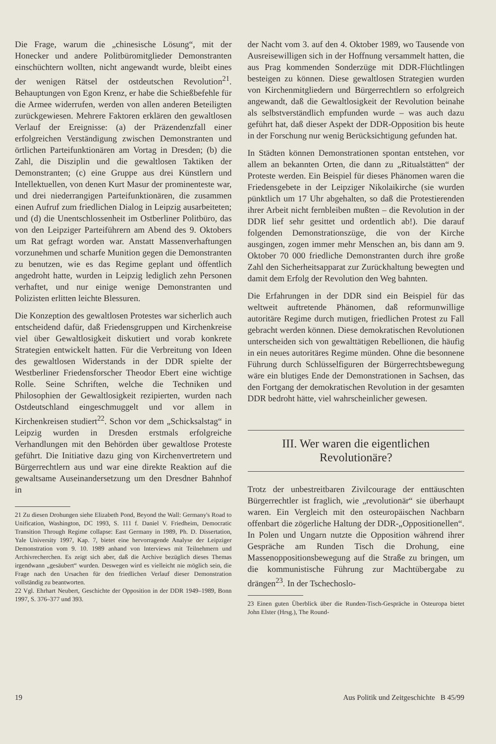Die Frage, warum die „chinesische Lösung“, mit der Honecker und andere Politbüromitglieder Demonstranten einschüchtern wollten, nicht angewandt wurde, bleibt eines der wenigen Rätsel der ostdeutschen Revolution<sup>21</sup>. Behauptungen von Egon Krenz, er habe die Schießbefehle für die Armee widerrufen, werden von allen anderen Beteiligten zurückgewiesen. Mehrere Faktoren erklären den gewaltlosen Verlauf der Ereignisse: (a) der Präzendenzfall einer erfolgreichen Verständigung zwischen Demonstranten und örtlichen Parteifunktionären am Vortag in Dresden; (b) die Zahl, die Disziplin und die gewaltlosen Taktiken der Demonstranten; (c) eine Gruppe aus drei Künstlern und Intellektuellen, von denen Kurt Masur der prominenteste war, und drei niederrangigen Parteifunktionären, die zusammen einen Aufruf zum friedlichen Dialog in Leipzig ausarbeiteten; und (d) die Unentschlossenheit im Ostberliner Politbüro, das von den Leipziger Parteiführern am Abend des 9. Oktobers um Rat gefragt worden war. Anstatt Massenverhaftungen vorzunehmen und scharfe Munition gegen die Demonstranten zu benutzen, wie es das Regime geplant und öffentlich angedroht hatte, wurden in Leipzig lediglich zehn Personen verhaftet, und nur einige wenige Demonstranten und Polizisten erlitten leichte Blessuren.
Die Konzeption des gewaltlosen Protestes war sicherlich auch entscheidend dafür, daß Friedensgruppen und Kirchenkreise viel über Gewaltlosigkeit diskutiert und vorab konkrete Strategien entwickelt hatten. Für die Verbreitung von Ideen des gewaltlosen Widerstands in der DDR spielte der Westberliner Friedensforscher Theodor Ebert eine wichtige Rolle. Seine Schriften, welche die Techniken und Philosophien der Gewaltlosigkeit rezipierten, wurden nach Ostdeutschland eingeschmuggelt und vor allem in Kirchenkreisen studiert<sup>22</sup>. Schon vor dem „Schicksalstag“ in Leipzig wurden in Dresden erstmals erfolgreiche Verhandlungen mit den Behörden über gewaltlose Proteste geführt. Die Initiative dazu ging von Kirchenvertretern und Bürgerrechtlern aus und war eine direkte Reaktion auf die gewaltsame Auseinandersetzung um den Dresdner Bahnhof in
21 Zu diesen Drohungen siehe Elizabeth Pond, Beyond the Wall: Germany's Road to Unification, Washington, DC 1993, S. 111 f. Daniel V. Friedheim, Democratic Transition Through Regime collapse: East Germany in 1989, Ph. D. Dissertation, Yale University 1997, Kap. 7, bietet eine hervorragende Analyse der Leipziger Demonstration vom 9. 10. 1989 anhand von Interviews mit Teilnehmern und Archivrecherchen. Es zeigt sich aber, daß die Archive bezüglich dieses Themas irgendwann „gesäubert“ wurden. Deswegen wird es vielleicht nie möglich sein, die Frage nach den Ursachen für den friedlichen Verlauf dieser Demonstration vollständig zu beantworten.
22 Vgl. Ehrhart Neubert, Geschichte der Opposition in der DDR 1949–1989, Bonn 1997, S. 376–377 und 393.
der Nacht vom 3. auf den 4. Oktober 1989, wo Tausende von Ausreisewilligen sich in der Hoffnung versammelt hatten, die aus Prag kommenden Sonderzüge mit DDR-Flüchtlingen besteigen zu können. Diese gewaltlosen Strategien wurden von Kirchenmitgliedern und Bürgerrechtlern so erfolgreich angewandt, daß die Gewaltlosigkeit der Revolution beinahe als selbstverständlich empfunden wurde – was auch dazu geführt hat, daß dieser Aspekt der DDR-Opposition bis heute in der Forschung nur wenig Berücksichtigung gefunden hat.
In Städten können Demonstrationen spontan entstehen, vor allem an bekannten Orten, die dann zu „Ritualstätten“ der Proteste werden. Ein Beispiel für dieses Phänomen waren die Friedensgebete in der Leipziger Nikolaikirche (sie wurden pünktlich um 17 Uhr abgehalten, so daß die Protestierenden ihrer Arbeit nicht fernbleiben mußten – die Revolution in der DDR lief sehr gesittet und ordentlich ab!). Die darauf folgenden Demonstrationszüge, die von der Kirche ausgingen, zogen immer mehr Menschen an, bis dann am 9. Oktober 70 000 friedliche Demonstranten durch ihre große Zahl den Sicherheitsapparat zur Zurückhaltung bewegten und damit dem Erfolg der Revolution den Weg bahnten.
Die Erfahrungen in der DDR sind ein Beispiel für das weltweit auftretende Phänomen, daß reformunwillige autoritäre Regime durch mutigen, friedlichen Protest zu Fall gebracht werden können. Diese demokratischen Revolutionen unterscheiden sich von gewalttätigen Rebellionen, die häufig in ein neues autoritäres Regime münden. Ohne die besonnene Führung durch Schlüsselfiguren der Bürgerrechtsbewegung wäre ein blutiges Ende der Demonstrationen in Sachsen, das den Fortgang der demokratischen Revolution in der gesamten DDR bedroht hätte, viel wahrscheinlicher gewesen.
III. Wer waren die eigentlichen
Revolutionäre?
Trotz der unbestreitbaren Zivilcourage der enttäuschten Bürgerrechtler ist fraglich, wie „revolutionär“ sie überhaupt waren. Ein Vergleich mit den osteuropäischen Nachbarn offenbart die zögerliche Haltung der DDR-„Oppositionellen“. In Polen und Ungarn nutzte die Opposition während ihrer Gespräche am Runden Tisch die Drohung, eine Massenoppositionsbewegung auf die Straße zu bringen, um die kommunistische Führung zur Machtübergabe zu drängen<sup>23</sup>. In der Tschechoslo-
23 Einen guten Überblick über die Runden-Tisch-Gespräche in Osteuropa bietet John Elster (Hrsg.), The Round-
19 Aus Politik und Zeitgeschichte B 45/99